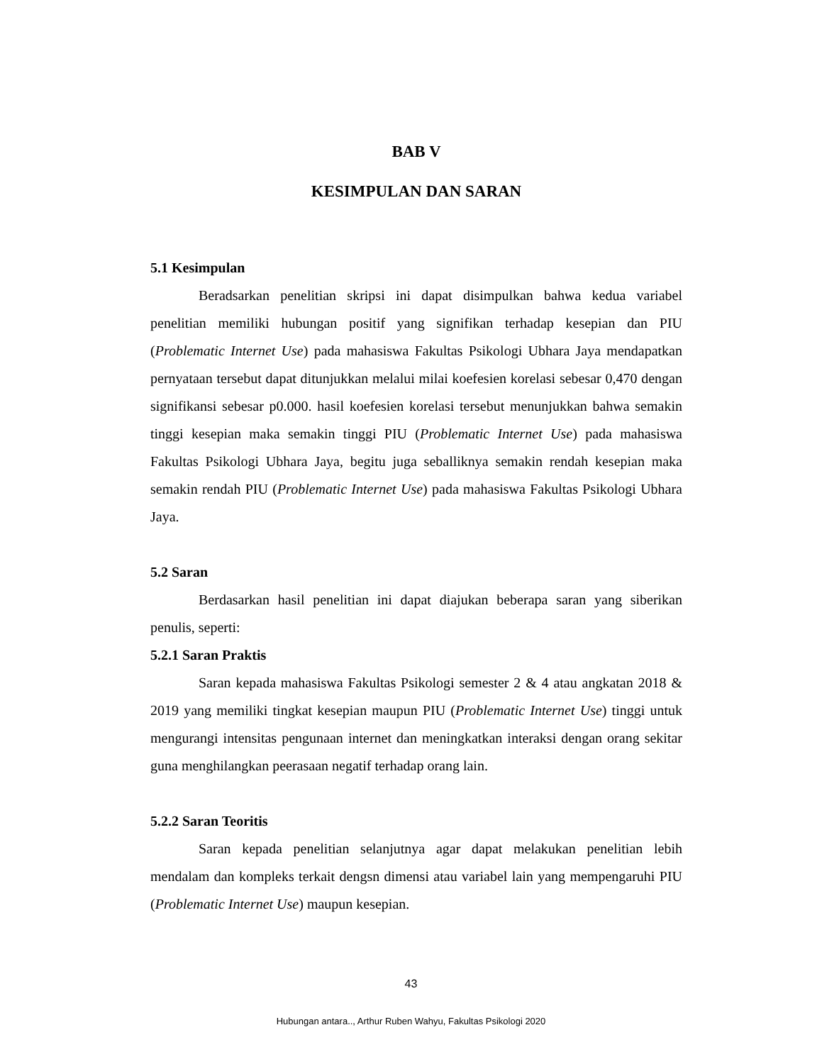BAB V
KESIMPULAN DAN SARAN
5.1 Kesimpulan
Beradsarkan penelitian skripsi ini dapat disimpulkan bahwa kedua variabel penelitian memiliki hubungan positif yang signifikan terhadap kesepian dan PIU (Problematic Internet Use) pada mahasiswa Fakultas Psikologi Ubhara Jaya mendapatkan pernyataan tersebut dapat ditunjukkan melalui milai koefesien korelasi sebesar 0,470 dengan signifikansi sebesar p0.000. hasil koefesien korelasi tersebut menunjukkan bahwa semakin tinggi kesepian maka semakin tinggi PIU (Problematic Internet Use) pada mahasiswa Fakultas Psikologi Ubhara Jaya, begitu juga seballiknya semakin rendah kesepian maka semakin rendah PIU (Problematic Internet Use) pada mahasiswa Fakultas Psikologi Ubhara Jaya.
5.2 Saran
Berdasarkan hasil penelitian ini dapat diajukan beberapa saran yang siberikan penulis, seperti:
5.2.1 Saran Praktis
Saran kepada mahasiswa Fakultas Psikologi semester 2 & 4 atau angkatan 2018 & 2019 yang memiliki tingkat kesepian maupun PIU (Problematic Internet Use) tinggi untuk mengurangi intensitas pengunaan internet dan meningkatkan interaksi dengan orang sekitar guna menghilangkan peerasaan negatif terhadap orang lain.
5.2.2 Saran Teoritis
Saran kepada penelitian selanjutnya agar dapat melakukan penelitian lebih mendalam dan kompleks terkait dengsn dimensi atau variabel lain yang mempengaruhi PIU (Problematic Internet Use) maupun kesepian.
43
Hubungan antara.., Arthur Ruben Wahyu, Fakultas Psikologi 2020